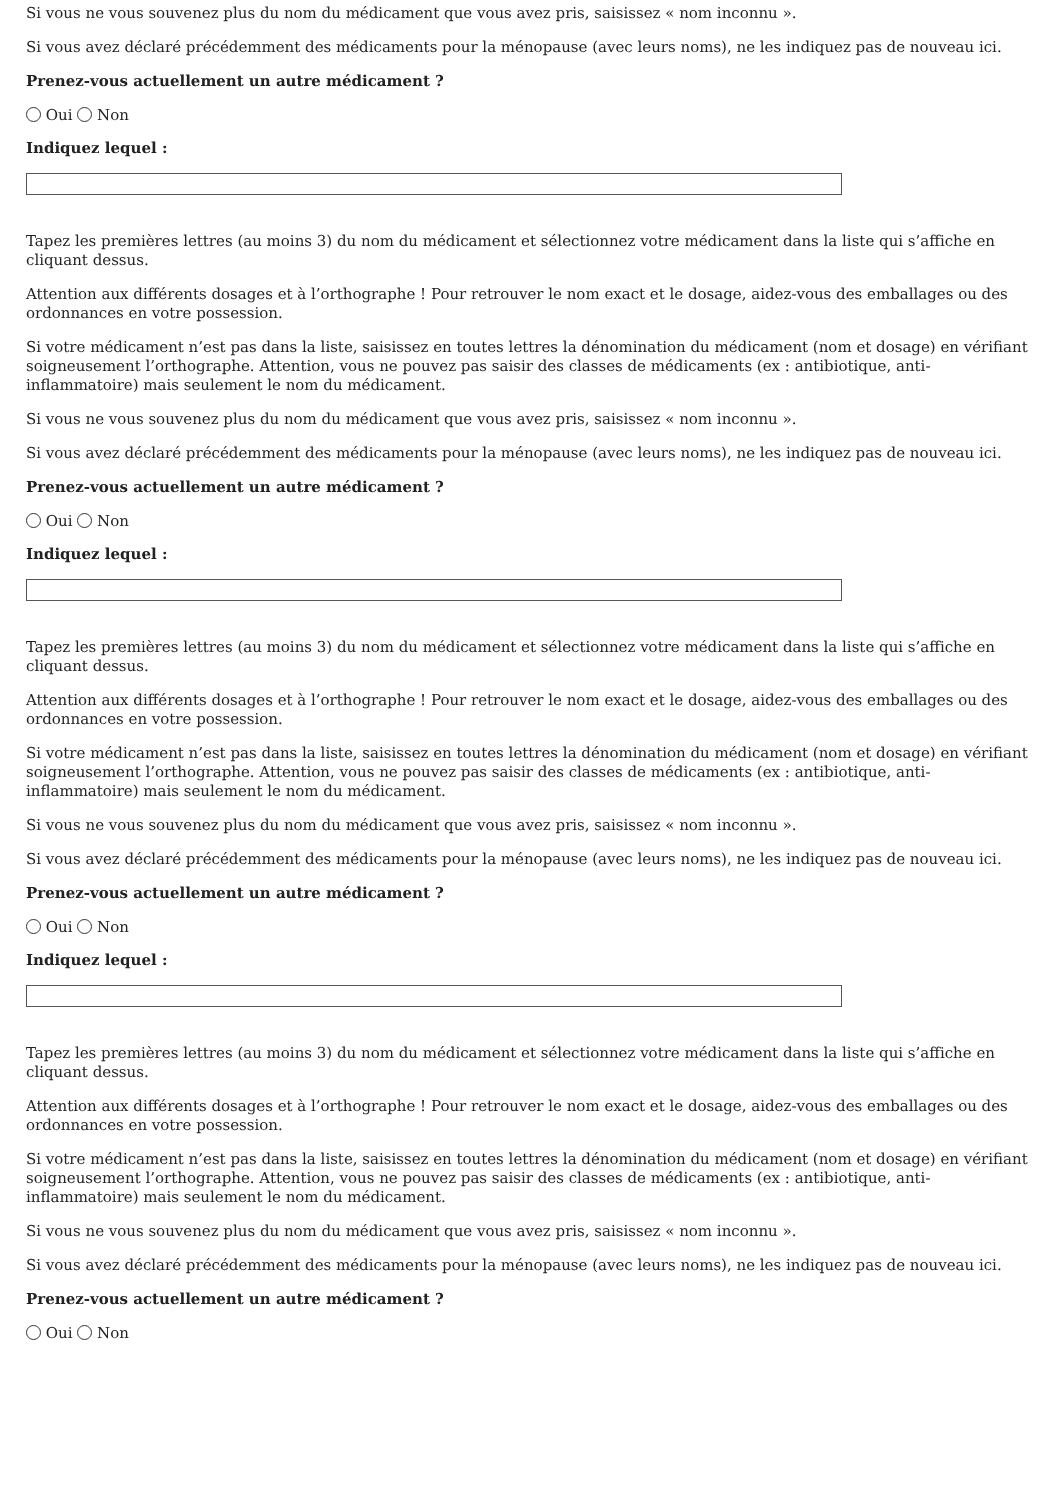Si vous ne vous souvenez plus du nom du médicament que vous avez pris, saisissez « nom inconnu ».
Si vous avez déclaré précédemment des médicaments pour la ménopause (avec leurs noms), ne les indiquez pas de nouveau ici.
Prenez-vous actuellement un autre médicament ?
Oui Non
Indiquez lequel :
Tapez les premières lettres (au moins 3) du nom du médicament et sélectionnez votre médicament dans la liste qui s’affiche en cliquant dessus.
Attention aux différents dosages et à l’orthographe ! Pour retrouver le nom exact et le dosage, aidez-vous des emballages ou des ordonnances en votre possession.
Si votre médicament n’est pas dans la liste, saisissez en toutes lettres la dénomination du médicament (nom et dosage) en vérifiant soigneusement l’orthographe. Attention, vous ne pouvez pas saisir des classes de médicaments (ex : antibiotique, anti-inflammatoire) mais seulement le nom du médicament.
Si vous ne vous souvenez plus du nom du médicament que vous avez pris, saisissez « nom inconnu ».
Si vous avez déclaré précédemment des médicaments pour la ménopause (avec leurs noms), ne les indiquez pas de nouveau ici.
Prenez-vous actuellement un autre médicament ?
Oui Non
Indiquez lequel :
Tapez les premières lettres (au moins 3) du nom du médicament et sélectionnez votre médicament dans la liste qui s’affiche en cliquant dessus.
Attention aux différents dosages et à l’orthographe ! Pour retrouver le nom exact et le dosage, aidez-vous des emballages ou des ordonnances en votre possession.
Si votre médicament n’est pas dans la liste, saisissez en toutes lettres la dénomination du médicament (nom et dosage) en vérifiant soigneusement l’orthographe. Attention, vous ne pouvez pas saisir des classes de médicaments (ex : antibiotique, anti-inflammatoire) mais seulement le nom du médicament.
Si vous ne vous souvenez plus du nom du médicament que vous avez pris, saisissez « nom inconnu ».
Si vous avez déclaré précédemment des médicaments pour la ménopause (avec leurs noms), ne les indiquez pas de nouveau ici.
Prenez-vous actuellement un autre médicament ?
Oui Non
Indiquez lequel :
Tapez les premières lettres (au moins 3) du nom du médicament et sélectionnez votre médicament dans la liste qui s’affiche en cliquant dessus.
Attention aux différents dosages et à l’orthographe ! Pour retrouver le nom exact et le dosage, aidez-vous des emballages ou des ordonnances en votre possession.
Si votre médicament n’est pas dans la liste, saisissez en toutes lettres la dénomination du médicament (nom et dosage) en vérifiant soigneusement l’orthographe. Attention, vous ne pouvez pas saisir des classes de médicaments (ex : antibiotique, anti-inflammatoire) mais seulement le nom du médicament.
Si vous ne vous souvenez plus du nom du médicament que vous avez pris, saisissez « nom inconnu ».
Si vous avez déclaré précédemment des médicaments pour la ménopause (avec leurs noms), ne les indiquez pas de nouveau ici.
Prenez-vous actuellement un autre médicament ?
Oui Non